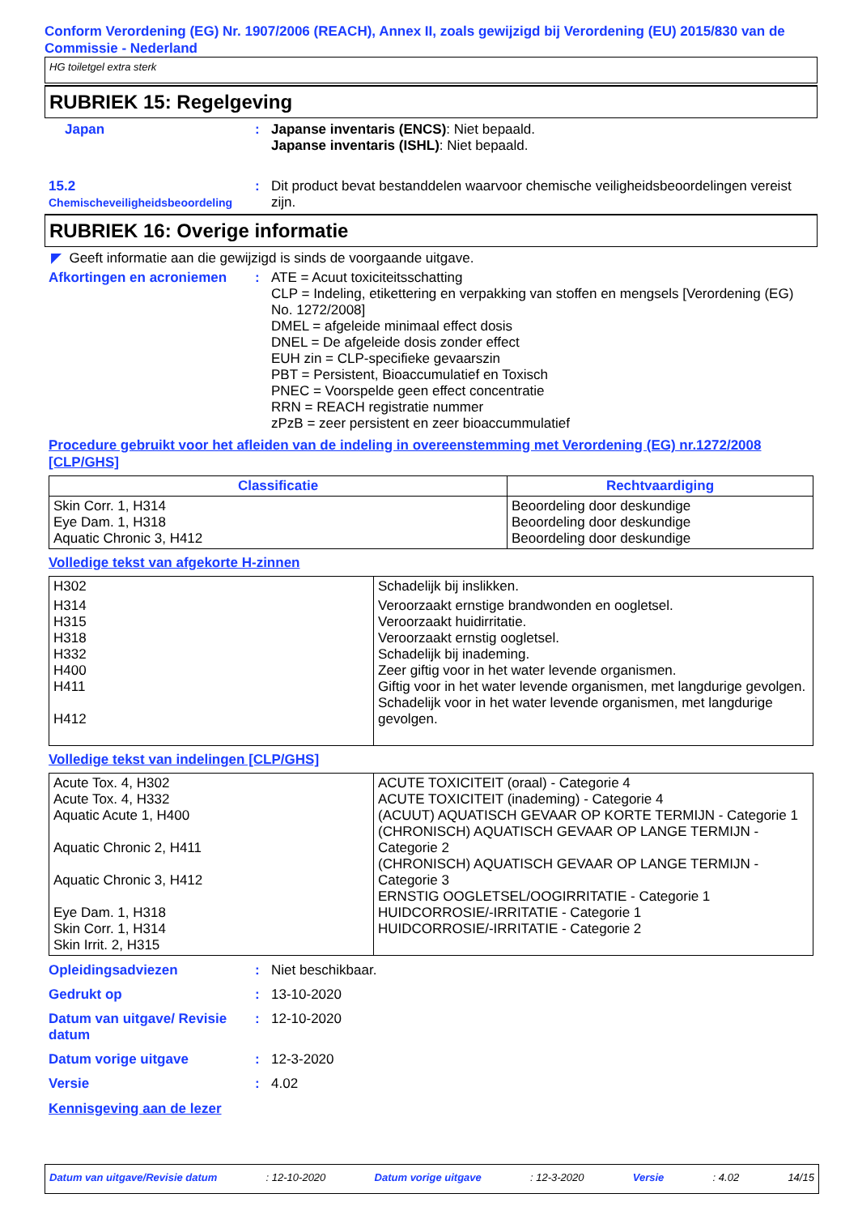Conform Verordening (EG) Nr. 1907/2006 (REACH), Annex II, zoals gewijzigd bij Verordening (EU) 2015/830 van de Commissie - Nederland
HG toiletgel extra sterk
RUBRIEK 15: Regelgeving
Japan : Japanse inventaris (ENCS): Niet bepaald.
Japanse inventaris (ISHL): Niet bepaald.
15.2
Chemischeveiligheidsbeoordeling
: Dit product bevat bestanddelen waarvoor chemische veiligheidsbeoordelingen vereist zijn.
RUBRIEK 16: Overige informatie
◤ Geeft informatie aan die gewijzigd is sinds de voorgaande uitgave.
Afkortingen en acroniemen : ATE = Acuut toxiciteitsschatting
CLP = Indeling, etikettering en verpakking van stoffen en mengsels [Verordening (EG) No. 1272/2008]
DMEL = afgeleide minimaal effect dosis
DNEL = De afgeleide dosis zonder effect
EUH zin = CLP-specifieke gevaarszin
PBT = Persistent, Bioaccumulatief en Toxisch
PNEC = Voorspelde geen effect concentratie
RRN = REACH registratie nummer
zPzB = zeer persistent en zeer bioaccummulatief
Procedure gebruikt voor het afleiden van de indeling in overeenstemming met Verordening (EG) nr.1272/2008 [CLP/GHS]
| Classificatie | Rechtvaardiging |
| --- | --- |
| Skin Corr. 1, H314 Eye Dam. 1, H318 Aquatic Chronic 3, H412 | Beoordeling door deskundige Beoordeling door deskundige Beoordeling door deskundige |
Volledige tekst van afgekorte H-zinnen
| H302 | Schadelijk bij inslikken. |
| H314 H315 H318 H332 H400 H411 H412 | Veroorzaakt ernstige brandwonden en oogletsel. Veroorzaakt huidirritatie. Veroorzaakt ernstig oogletsel. Schadelijk bij inademing. Zeer giftig voor in het water levende organismen. Giftig voor in het water levende organismen, met langdurige gevolgen. Schadelijk voor in het water levende organismen, met langdurige gevolgen. |
Volledige tekst van indelingen [CLP/GHS]
| Acute Tox. 4, H302 Acute Tox. 4, H332 Aquatic Acute 1, H400 Aquatic Chronic 2, H411 Aquatic Chronic 3, H412 Eye Dam. 1, H318 Skin Corr. 1, H314 Skin Irrit. 2, H315 | ACUTE TOXICITEIT (oraal) - Categorie 4 ACUTE TOXICITEIT (inademing) - Categorie 4 (ACUUT) AQUATISCH GEVAAR OP KORTE TERMIJN - Categorie 1 (CHRONISCH) AQUATISCH GEVAAR OP LANGE TERMIJN - Categorie 2 (CHRONISCH) AQUATISCH GEVAAR OP LANGE TERMIJN - Categorie 3 ERNSTIG OOGLETSEL/OOGIRRITATIE - Categorie 1 HUIDCORROSIE/-IRRITATIE - Categorie 1 HUIDCORROSIE/-IRRITATIE - Categorie 2 |
Opleidingsadviezen : Niet beschikbaar.
Gedrukt op : 13-10-2020
Datum van uitgave/ Revisie datum
: 12-10-2020
Datum vorige uitgave : 12-3-2020
Versie : 4.02
Kennisgeving aan de lezer
Datum van uitgave/Revisie datum: 12-10-2020 Datum vorige uitgave: 12-3-2020 Versie: 4.02 14/15